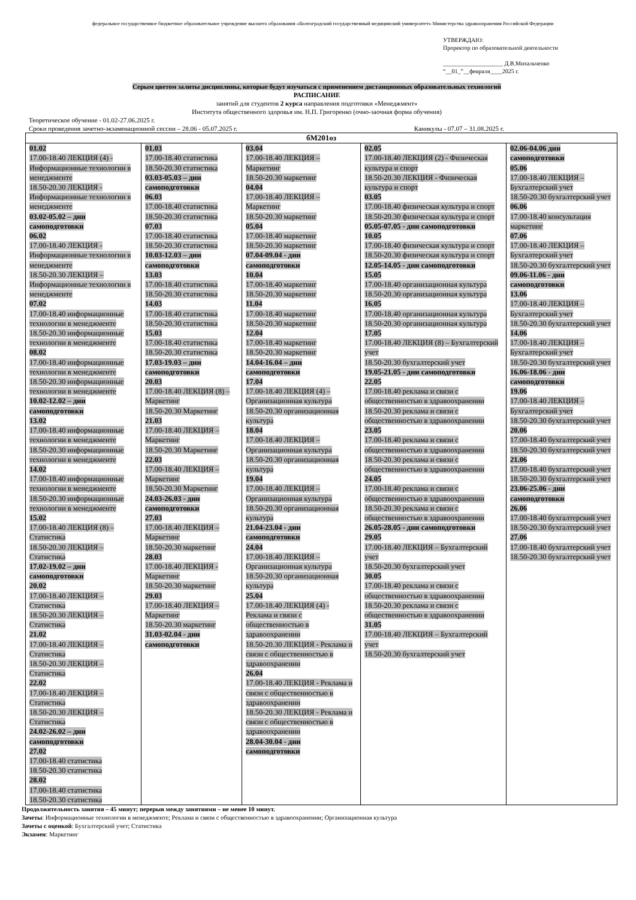федеральное государственное бюджетное образовательное учреждение высшего образования «Волгоградский государственный медицинский университет» Министерства здравоохранения Российской Федерации
УТВЕРЖДАЮ:
Проректор по образовательной деятельности
____________________ Д.В.Михальченко
“__01_”__февраля____2025 г.
Серым цветом залиты дисциплины, которые будут изучаться с применением дистанционных образовательных технологий
РАСПИСАНИЕ
занятий для студентов 2 курса направления подготовки «Менеджмент»
Института общественного здоровья им. Н.П. Григоренко (очно-заочная форма обучения)
Теоретическое обучение - 01.02-27.06.2025 г.
Сроки проведения зачетно-экзаменационной сессии – 28.06 - 05.07.2025 г. Каникулы - 07.07 – 31.08.2025 г.
| бМ201оз | | | | |
| --- | --- | --- | --- | --- |
| 01.02 17.00-18.40 ЛЕКЦИЯ (4) - Информационные технологии в менеджменте 18.50-20.30 ЛЕКЦИЯ - Информационные технологии в менеджменте 03.02-05.02 – дни самоподготовки 06.02 17.00-18.40 ЛЕКЦИЯ - Информационные технологии в менеджменте 18.50-20.30 ЛЕКЦИЯ – Информационные технологии в менеджменте 07.02 17.00-18.40 информационные технологии в менеджменте 18.50-20.30 информационные технологии в менеджменте 08.02 17.00-18.40 информационные технологии в менеджменте 18.50-20.30 информационные технологии в менеджменте 10.02-12.02 – дни самоподготовки 13.02 17.00-18.40 информационные технологии в менеджменте 18.50-20.30 информационные технологии в менеджменте 14.02 17.00-18.40 информационные технологии в менеджменте 18.50-20.30 информационные технологии в менеджменте 15.02 17.00-18.40 ЛЕКЦИЯ (8) – Статистика 18.50-20.30 ЛЕКЦИЯ – Статистика 17.02-19.02 – дни самоподготовки 20.02 17.00-18.40 ЛЕКЦИЯ – Статистика 18.50-20.30 ЛЕКЦИЯ – Статистика 21.02 17.00-18.40 ЛЕКЦИЯ – Статистика 18.50-20.30 ЛЕКЦИЯ – Статистика 22.02 17.00-18.40 ЛЕКЦИЯ – Статистика 18.50-20.30 ЛЕКЦИЯ – Статистика 24.02-26.02 – дни самоподготовки 27.02 17.00-18.40 статистика 18.50-20.30 статистика 28.02 17.00-18.40 статистика 18.50-20.30 статистика | 01.03 17.00-18.40 статистика 18.50-20.30 статистика 03.03-05.03 – дни самоподготовки 06.03 17.00-18.40 статистика 18.50-20.30 статистика 07.03 17.00-18.40 статистика 18.50-20.30 статистика 10.03-12.03 – дни самоподготовки 13.03 17.00-18.40 статистика 18.50-20.30 статистика 14.03 17.00-18.40 статистика 18.50-20.30 статистика 15.03 17.00-18.40 статистика 18.50-20.30 статистика 17.03-19.03 – дни самоподготовки 20.03 17.00-18.40 ЛЕКЦИЯ (8) – Маркетинг 18.50-20.30 Маркетинг 21.03 17.00-18.40 ЛЕКЦИЯ – Маркетинг 18.50-20.30 Маркетинг 22.03 17.00-18.40 ЛЕКЦИЯ – Маркетинг 18.50-20.30 Маркетинг 24.03-26.03 - дни самоподготовки 27.03 17.00-18.40 ЛЕКЦИЯ – Маркетинг 18.50-20.30 маркетинг 28.03 17.00-18.40 ЛЕКЦИЯ - Маркетинг 18.50-20.30 маркетинг 29.03 17.00-18.40 ЛЕКЦИЯ – Маркетинг 18.50-20.30 маркетинг 31.03-02.04 - дни самоподготовки | 03.04 17.00-18.40 ЛЕКЦИЯ – Маркетинг 18.50-20.30 маркетинг 04.04 17.00-18.40 ЛЕКЦИЯ – Маркетинг 18.50-20.30 маркетинг 05.04 17.00-18.40 маркетинг 18.50-20.30 маркетинг 07.04-09.04 - дни самоподготовки 10.04 17.00-18.40 маркетинг 18.50-20.30 маркетинг 11.04 17.00-18.40 маркетинг 18.50-20.30 маркетинг 12.04 17.00-18.40 маркетинг 18.50-20.30 маркетинг 14.04-16.04 – дни самоподготовки 17.04 17.00-18.40 ЛЕКЦИЯ (4) – Организационная культура 18.50-20.30 организационная культура 18.04 17.00-18.40 ЛЕКЦИЯ – Организационная культура 18.50-20.30 организационная культура 19.04 17.00-18.40 ЛЕКЦИЯ – Организационная культура 18.50-20.30 организационная культура 21.04-23.04 - дни самоподготовки 24.04 17.00-18.40 ЛЕКЦИЯ – Организационная культура 18.50-20.30 организационная культура 25.04 17.00-18.40 ЛЕКЦИЯ (4) - Реклама и связи с общественностью в здравоохранении 18.50-20.30 ЛЕКЦИЯ - Реклама и связи с общественностью в здравоохранении 26.04 17.00-18.40 ЛЕКЦИЯ - Реклама и связи с общественностью в здравоохранении 18.50-20.30 ЛЕКЦИЯ - Реклама и связи с общественностью в здравоохранении 28.04-30.04 - дни самоподготовки | 02.05 17.00-18.40 ЛЕКЦИЯ (2) - Физическая культура и спорт 18.50-20.30 ЛЕКЦИЯ - Физическая культура и спорт 03.05 17.00-18.40 физическая культура и спорт 18.50-20.30 физическая культура и спорт 05.05-07.05 - дни самоподготовки 10.05 17.00-18.40 физическая культура и спорт 18.50-20.30 физическая культура и спорт 12.05-14.05 - дни самоподготовки 15.05 17.00-18.40 организационная культура 18.50-20.30 организационная культура 16.05 17.00-18.40 организационная культура 18.50-20.30 организационная культура 17.05 17.00-18.40 ЛЕКЦИЯ (8) – Бухгалтерский учет 18.50-20.30 бухгалтерский учет 19.05-21.05 - дни самоподготовки 22.05 17.00-18.40 реклама и связи с общественностью в здравоохранении 18.50-20.30 реклама и связи с общественностью в здравоохранении 23.05 17.00-18.40 реклама и связи с общественностью в здравоохранении 18.50-20.30 реклама и связи с общественностью в здравоохранении 24.05 17.00-18.40 реклама и связи с общественностью в здравоохранении 18.50-20.30 реклама и связи с общественностью в здравоохранении 26.05-28.05 - дни самоподготовки 29.05 17.00-18.40 ЛЕКЦИЯ – Бухгалтерский учет 18.50-20.30 бухгалтерский учет 30.05 17.00-18.40 реклама и связи с общественностью в здравоохранении 18.50-20.30 реклама и связи с общественностью в здравоохранении 31.05 17.00-18.40 ЛЕКЦИЯ – Бухгалтерский учет 18.50-20.30 бухгалтерский учет | 02.06-04.06 дни самоподготовки 05.06 17.00-18.40 ЛЕКЦИЯ – Бухгалтерский учет 18.50-20.30 бухгалтерский учет 06.06 17.00-18.40 консультация маркетинг 07.06 17.00-18.40 ЛЕКЦИЯ – Бухгалтерский учет 18.50-20.30 бухгалтерский учет 09.06-11.06 - дни самоподготовки 13.06 17.00-18.40 ЛЕКЦИЯ – Бухгалтерский учет 18.50-20.30 бухгалтерский учет 14.06 17.00-18.40 ЛЕКЦИЯ – Бухгалтерский учет 18.50-20.30 бухгалтерский учет 16.06-18.06 - дни самоподготовки 19.06 17.00-18.40 ЛЕКЦИЯ – Бухгалтерский учет 18.50-20.30 бухгалтерский учет 20.06 17.00-18.40 бухгалтерский учет 18.50-20.30 бухгалтерский учет 21.06 17.00-18.40 бухгалтерский учет 18.50-20.30 бухгалтерский учет 23.06-25.06 - дни самоподготовки 26.06 17.00-18.40 бухгалтерский учет 18.50-20.30 бухгалтерский учет 27.06 17.00-18.40 бухгалтерский учет 18.50-20.30 бухгалтерский учет |
Продолжительность занятия – 45 минут; перерыв между занятиями – не менее 10 минут.
Зачеты: Информационные технологии в менеджменте; Реклама и связи с общественностью в здравоохранении; Организационная культура
Зачеты с оценкой: Бухгалтерский учет; Статистика
Экзамен: Маркетинг